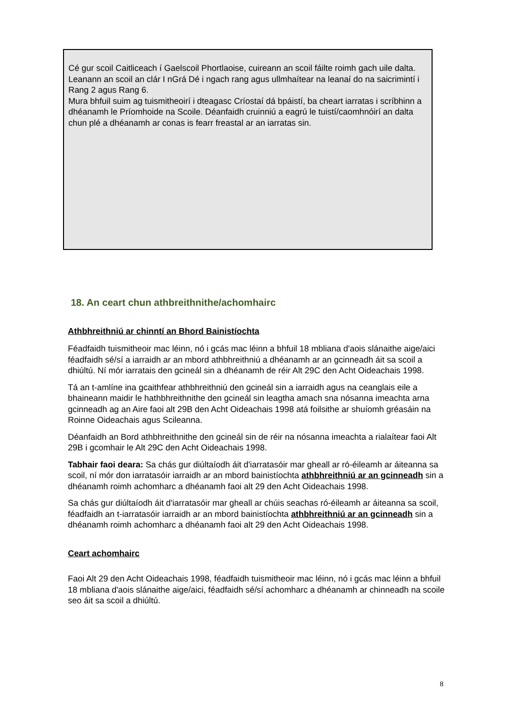Cé gur scoil Caitliceach í Gaelscoil Phortlaoise, cuireann an scoil fáilte roimh gach uile dalta. Leanann an scoil an clár I nGrá Dé i ngach rang agus ullmhaítear na leanaí do na saicrimintí i Rang 2 agus Rang 6.
Mura bhfuil suim ag tuismitheoirí i dteagasc Críostaí dá bpáistí, ba cheart iarratas i scríbhinn a dhéanamh le Príomhoide na Scoile. Déanfaidh cruinniú a eagrú le tuistí/caomhnóirí an dalta chun plé a dhéanamh ar conas is fearr freastal ar an iarratas sin.
18. An ceart chun athbreithnithe/achomhairc
Athbhreithniú ar chinntí an Bhord Bainistíochta
Féadfaidh tuismitheoir mac léinn, nó i gcás mac léinn a bhfuil 18 mbliana d'aois slánaithe aige/aici féadfaidh sé/sí a iarraidh ar an mbord athbhreithniú a dhéanamh ar an gcinneadh áit sa scoil a dhiúltú. Ní mór iarratais den gcineál sin a dhéanamh de réir Alt 29C den Acht Oideachais 1998.
Tá an t-amlíne ina gcaithfear athbhreithniú den gcineál sin a iarraidh agus na ceanglais eile a bhaineann maidir le hathbhreithnithe den gcineál sin leagtha amach sna nósanna imeachta arna gcinneadh ag an Aire faoi alt 29B den Acht Oideachais 1998 atá foilsithe ar shuíomh gréasáin na Roinne Oideachais agus Scileanna.
Déanfaidh an Bord athbhreithnithe den gcineál sin de réir na nósanna imeachta a rialaítear faoi Alt 29B i gcomhair le Alt 29C den Acht Oideachais 1998.
Tabhair faoi deara: Sa chás gur diúltaíodh áit d'iarratasóir mar gheall ar ró-éileamh ar áiteanna sa scoil, ní mór don iarratasóir iarraidh ar an mbord bainistíochta athbhreithniú ar an gcinneadh sin a dhéanamh roimh achomharc a dhéanamh faoi alt 29 den Acht Oideachais 1998.
Sa chás gur diúltaíodh áit d'iarratasóir mar gheall ar chúis seachas ró-éileamh ar áiteanna sa scoil, féadfaidh an t-iarratasóir iarraidh ar an mbord bainistíochta athbhreithniú ar an gcinneadh sin a dhéanamh roimh achomharc a dhéanamh faoi alt 29 den Acht Oideachais 1998.
Ceart achomhairc
Faoi Alt 29 den Acht Oideachais 1998, féadfaidh tuismitheoir mac léinn, nó i gcás mac léinn a bhfuil 18 mbliana d'aois slánaithe aige/aici, féadfaidh sé/sí achomharc a dhéanamh ar chinneadh na scoile seo áit sa scoil a dhiúltú.
8